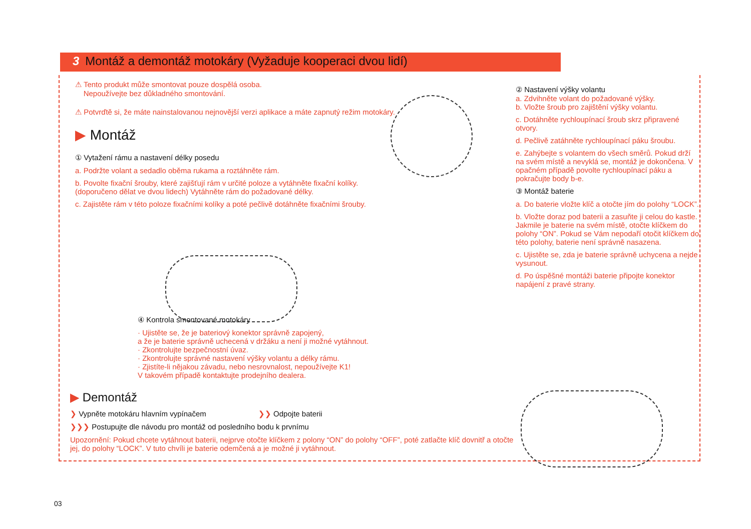3 Montáž a demontáž motokáry (Vyžaduje kooperaci dvou lidí)
⚠ Tento produkt může smontovat pouze dospělá osoba.
Nepoužívejte bez důkladného smontování.
⚠ Potvrďtě si, že máte nainstalovanou nejnovější verzi aplikace a máte zapnutý režim motokáry.
▶ Montáž
① Vytažení rámu a nastavení délky posedu
a. Podržte volant a sedadlo oběma rukama a roztáhněte rám.
b. Povolte fixační šrouby, které zajišťují rám v určité poloze a vytáhněte fixační kolíky. (doporučeno dělat ve dvou lidech) Vytáhněte rám do požadované délky.
c. Zajistěte rám v této poloze fixačními kolíky a poté pečlivě dotáhněte fixačními šrouby.
④ Kontrola smontované motokáry
· Ujistěte se, že je bateriový konektor správně zapojený,
a že je baterie správně uchecená v držáku a není ji možné vytáhnout.
· Zkontrolujte bezpečnostní úvaz.
· Zkontrolujte správné nastavení výšky volantu a délky rámu.
· Zjistíte-li nějakou závadu, nebo nesrovnalost, nepoužívejte K1!
V takovém případě kontaktujte prodejního dealera.
▶ Demontáž
❯ Vypněte motokáru hlavním vypínačem ❯❯ Odpojte baterii
❯❯❯ Postupujte dle návodu pro montáž od posledního bodu k prvnímu
Upozornění: Pokud chcete vytáhnout baterii, nejprve otočte klíčkem z polony “ON” do polohy “OFF”, poté zatlačte klíč dovnitř a otočte jej, do polohy “LOCK”. V tuto chvíli je baterie odemčená a je možné ji vytáhnout.
② Nastavení výšky volantu
a. Zdvihněte volant do požadované výšky.
b. Vložte šroub pro zajištění výšky volantu.
c. Dotáhněte rychloupínací šroub skrz připravené otvory.
d. Pečlivě zatáhněte rychloupínací páku šroubu.
e. Zahýbejte s volantem do všech směrů. Pokud drží na svém místě a nevyklá se, montáž je dokončena. V opačném případě povolte rychloupínací páku a pokračujte body b-e.
③ Montáž baterie
a. Do baterie vložte klíč a otočte jím do polohy “LOCK”.
b. Vložte doraz pod baterii a zasuňte ji celou do kastle. Jakmile je baterie na svém místě, otočte klíčkem do polohy “ON”. Pokud se Vám nepodaří otočit klíčkem do této polohy, baterie není správně nasazena.
c. Ujistěte se, zda je baterie správně uchycena a nejde vysunout.
d. Po úspěšné montáži baterie připojte konektor napájení z pravé strany.
03